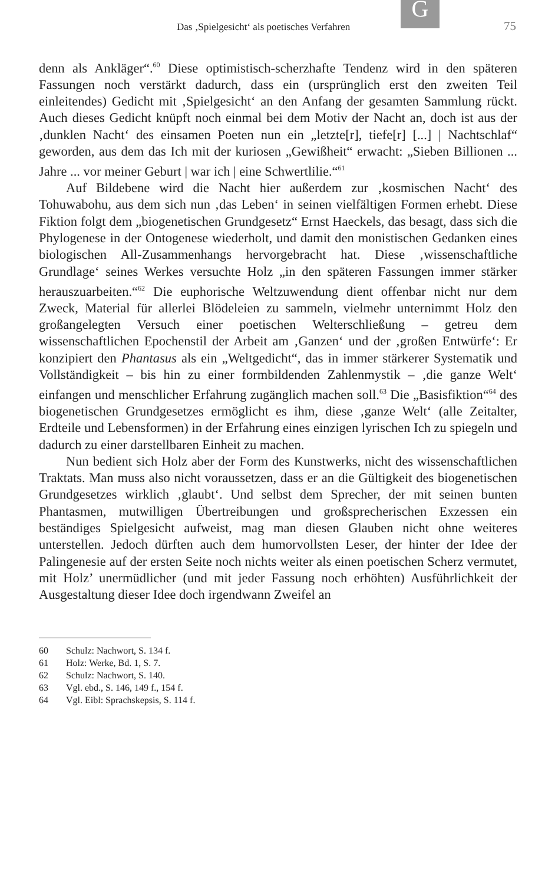G
Das ‚Spielgesicht‘ als poetisches Verfahren 75
denn als Ankläger“.<sup>60</sup> Diese optimistisch-scherzhafte Tendenz wird in den späteren Fassungen noch verstärkt dadurch, dass ein (ursprünglich erst den zweiten Teil einleitendes) Gedicht mit ‚Spielgesicht‘ an den Anfang der gesamten Sammlung rückt. Auch dieses Gedicht knüpft noch einmal bei dem Motiv der Nacht an, doch ist aus der ‚dunklen Nacht‘ des einsamen Poeten nun ein „letzte[r], tiefe[r] [...] | Nachtschlaf“ geworden, aus dem das Ich mit der kuriosen „Gewißheit“ erwacht: „Sieben Billionen ... Jahre ... vor meiner Geburt | war ich | eine Schwertlilie.“<sup>61</sup>
Auf Bildebene wird die Nacht hier außerdem zur ‚kosmischen Nacht‘ des Tohuwabohu, aus dem sich nun ‚das Leben‘ in seinen vielfältigen Formen erhebt. Diese Fiktion folgt dem „biogenetischen Grundgesetz“ Ernst Haeckels, das besagt, dass sich die Phylogenese in der Ontogenese wiederholt, und damit den monistischen Gedanken eines biologischen All-Zusammenhangs hervorgebracht hat. Diese ‚wissenschaftliche Grundlage‘ seines Werkes versuchte Holz „in den späteren Fassungen immer stärker herauszuarbeiten.“<sup>62</sup> Die euphorische Weltzuwendung dient offenbar nicht nur dem Zweck, Material für allerlei Blödeleien zu sammeln, vielmehr unternimmt Holz den großangelegten Versuch einer poetischen Welterschließung – getreu dem wissenschaftlichen Epochenstil der Arbeit am ‚Ganzen‘ und der ‚großen Entwürfe‘: Er konzipiert den Phantasus als ein „Weltgedicht“, das in immer stärkerer Systematik und Vollständigkeit – bis hin zu einer formbildenden Zahlenmystik – ‚die ganze Welt‘ einfangen und menschlicher Erfahrung zugänglich machen soll.<sup>63</sup> Die „Basisfiktion“<sup>64</sup> des biogenetischen Grundgesetzes ermöglicht es ihm, diese ‚ganze Welt‘ (alle Zeitalter, Erdteile und Lebensformen) in der Erfahrung eines einzigen lyrischen Ich zu spiegeln und dadurch zu einer darstellbaren Einheit zu machen.
Nun bedient sich Holz aber der Form des Kunstwerks, nicht des wissenschaftlichen Traktats. Man muss also nicht voraussetzen, dass er an die Gültigkeit des biogenetischen Grundgesetzes wirklich ‚glaubt‘. Und selbst dem Sprecher, der mit seinen bunten Phantasmen, mutwilligen Übertreibungen und großsprecherischen Exzessen ein beständiges Spielgesicht aufweist, mag man diesen Glauben nicht ohne weiteres unterstellen. Jedoch dürften auch dem humorvollsten Leser, der hinter der Idee der Palingenesie auf der ersten Seite noch nichts weiter als einen poetischen Scherz vermutet, mit Holz’ unermüdlicher (und mit jeder Fassung noch erhöhten) Ausführlichkeit der Ausgestaltung dieser Idee doch irgendwann Zweifel an
60 Schulz: Nachwort, S. 134 f.
61 Holz: Werke, Bd. 1, S. 7.
62 Schulz: Nachwort, S. 140.
63 Vgl. ebd., S. 146, 149 f., 154 f.
64 Vgl. Eibl: Sprachskepsis, S. 114 f.